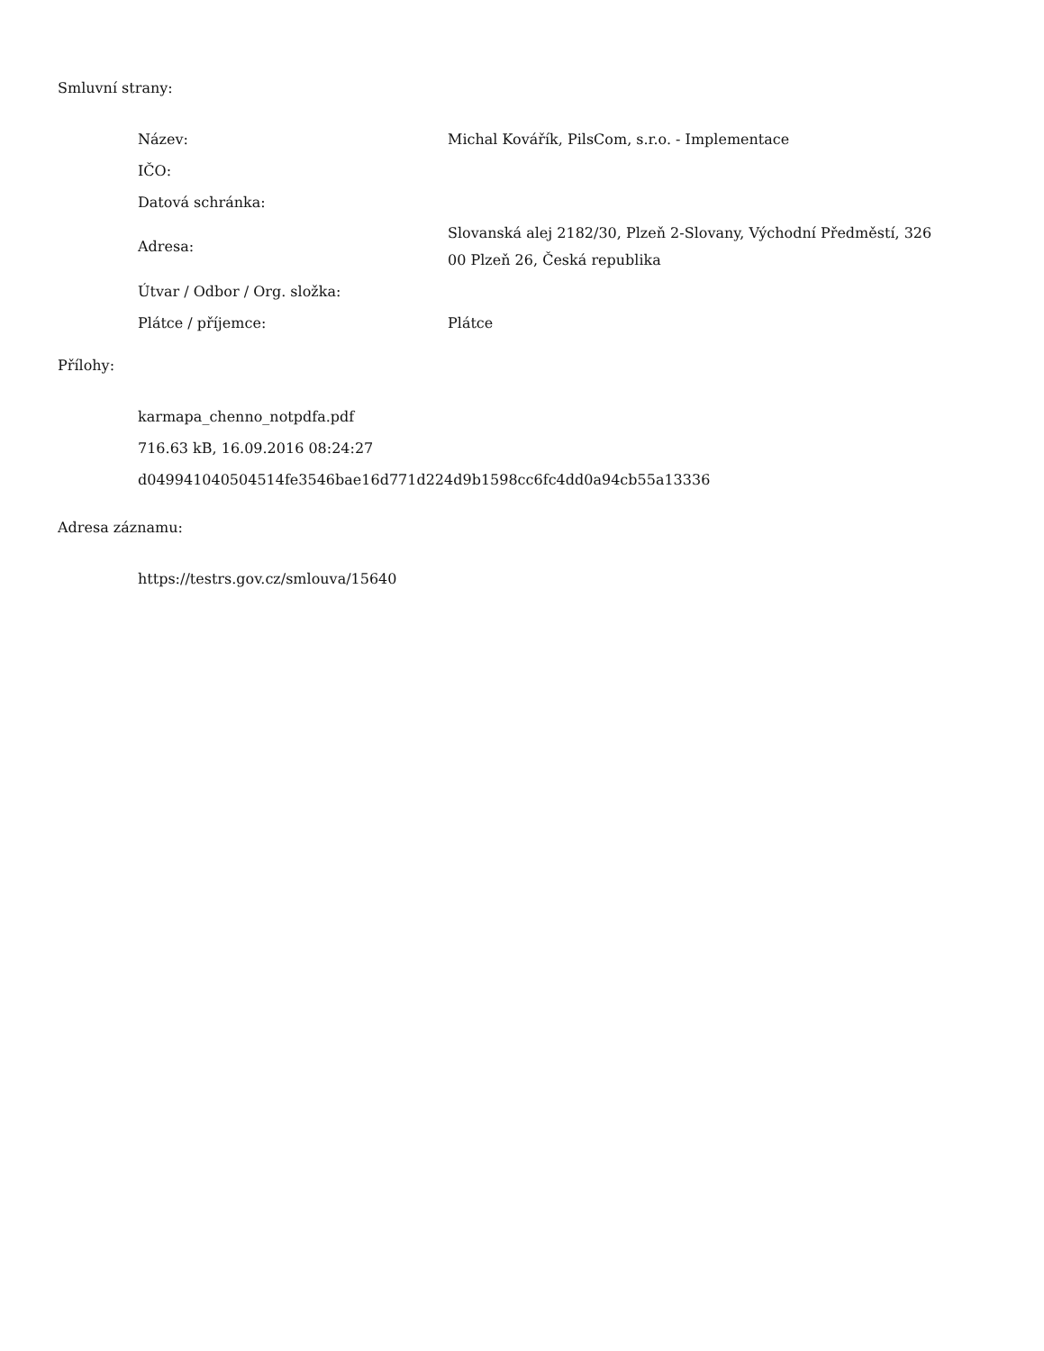Smluvní strany:
| Název: | Michal Kovářík, PilsCom, s.r.o. - Implementace |
| IČO: | |
| Datová schránka: | |
| Adresa: | Slovanská alej 2182/30, Plzeň 2-Slovany, Východní Předměstí, 326 00 Plzeň 26, Česká republika |
| Útvar / Odbor / Org. složka: | |
| Plátce / příjemce: | Plátce |
Přílohy:
karmapa_chenno_notpdfa.pdf
716.63 kB, 16.09.2016 08:24:27
d049941040504514fe3546bae16d771d224d9b1598cc6fc4dd0a94cb55a13336
Adresa záznamu:
https://testrs.gov.cz/smlouva/15640